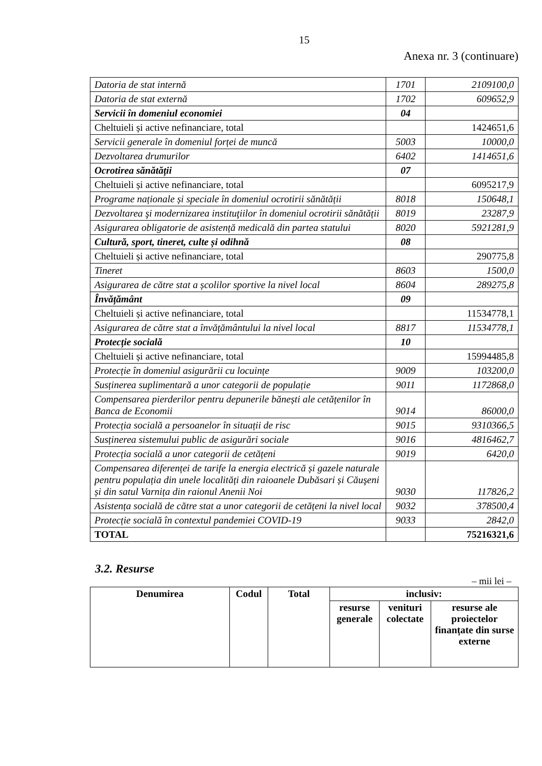15
Anexa nr. 3 (continuare)
| Datoria de stat internă | 1701 | 2109100,0 |
| Datoria de stat externă | 1702 | 609652,9 |
| Servicii în domeniul economiei | 04 | |
| Cheltuieli și active nefinanciare, total | | 1424651,6 |
| Servicii generale în domeniul forței de muncă | 5003 | 10000,0 |
| Dezvoltarea drumurilor | 6402 | 1414651,6 |
| Ocrotirea sănătății | 07 | |
| Cheltuieli și active nefinanciare, total | | 6095217,9 |
| Programe naționale și speciale în domeniul ocrotirii sănătății | 8018 | 150648,1 |
| Dezvoltarea şi modernizarea instituţiilor în domeniul ocrotirii sănătății | 8019 | 23287,9 |
| Asigurarea obligatorie de asistență medicală din partea statului | 8020 | 5921281,9 |
| Cultură, sport, tineret, culte și odihnă | 08 | |
| Cheltuieli și active nefinanciare, total | | 290775,8 |
| Tineret | 8603 | 1500,0 |
| Asigurarea de către stat a școlilor sportive la nivel local | 8604 | 289275,8 |
| Învățământ | 09 | |
| Cheltuieli și active nefinanciare, total | | 11534778,1 |
| Asigurarea de către stat a învățământului la nivel local | 8817 | 11534778,1 |
| Protecție socială | 10 | |
| Cheltuieli și active nefinanciare, total | | 15994485,8 |
| Protecție în domeniul asigurării cu locuințe | 9009 | 103200,0 |
| Susținerea suplimentară a unor categorii de populație | 9011 | 1172868,0 |
| Compensarea pierderilor pentru depunerile bănești ale cetățenilor în Banca de Economii | 9014 | 86000,0 |
| Protecția socială a persoanelor în situații de risc | 9015 | 9310366,5 |
| Susținerea sistemului public de asigurări sociale | 9016 | 4816462,7 |
| Protecția socială a unor categorii de cetățeni | 9019 | 6420,0 |
| Compensarea diferenței de tarife la energia electrică și gazele naturale pentru populația din unele localități din raioanele Dubăsari și Căuşeni și din satul Varnița din raionul Anenii Noi | 9030 | 117826,2 |
| Asistența socială de către stat a unor categorii de cetățeni la nivel local | 9032 | 378500,4 |
| Protecție socială în contextul pandemiei COVID-19 | 9033 | 2842,0 |
| TOTAL | | 75216321,6 |
3.2. Resurse
– mii lei –
| Denumirea | Codul | Total | inclusiv: | | |
| --- | --- | --- | --- | --- | --- |
| | | | resurse generale | venituri colectate | resurse ale proiectelor finanțate din surse externe |